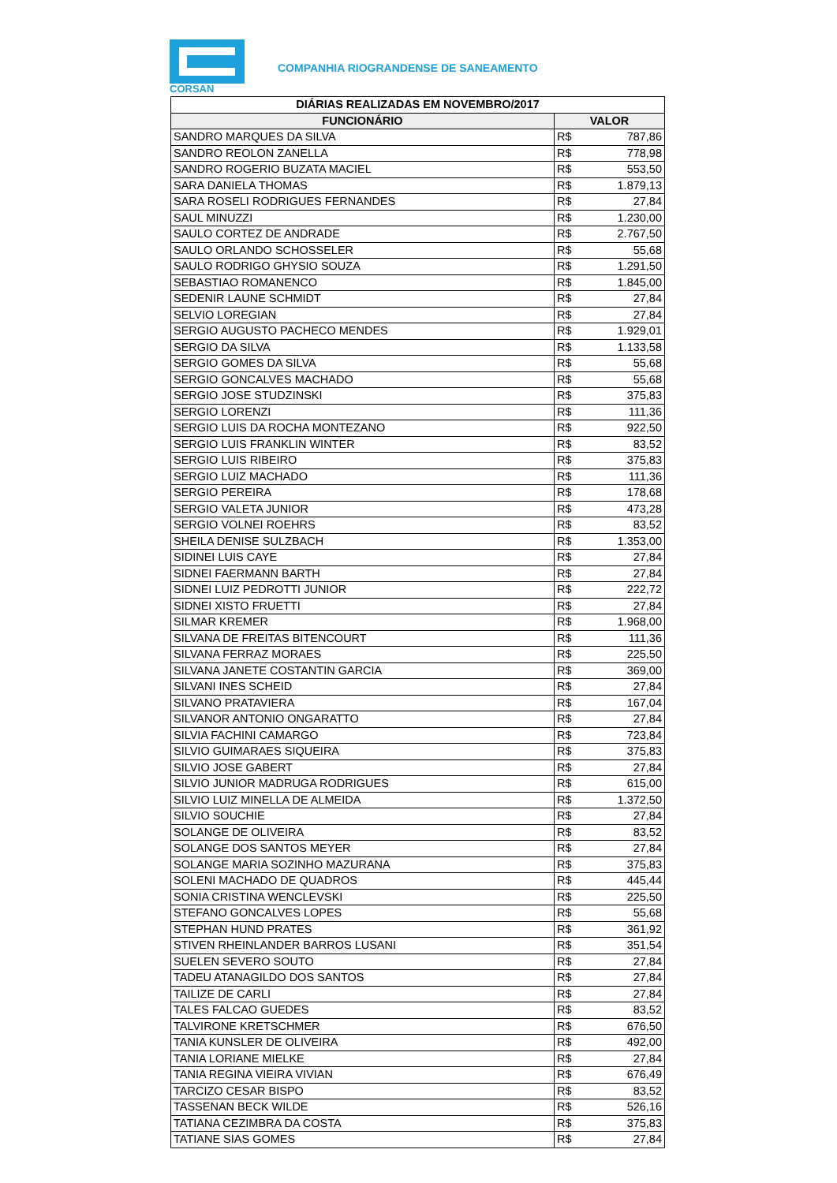CORSAN
COMPANHIA RIOGRANDENSE DE SANEAMENTO
| DIÁRIAS REALIZADAS EM NOVEMBRO/2017 | | |
| --- | --- | --- |
| FUNCIONÁRIO | VALOR | |
| SANDRO MARQUES DA SILVA | R$ | 787,86 |
| SANDRO REOLON ZANELLA | R$ | 778,98 |
| SANDRO ROGERIO BUZATA MACIEL | R$ | 553,50 |
| SARA DANIELA THOMAS | R$ | 1.879,13 |
| SARA ROSELI RODRIGUES FERNANDES | R$ | 27,84 |
| SAUL MINUZZI | R$ | 1.230,00 |
| SAULO CORTEZ DE ANDRADE | R$ | 2.767,50 |
| SAULO ORLANDO SCHOSSELER | R$ | 55,68 |
| SAULO RODRIGO GHYSIO SOUZA | R$ | 1.291,50 |
| SEBASTIAO ROMANENCO | R$ | 1.845,00 |
| SEDENIR LAUNE SCHMIDT | R$ | 27,84 |
| SELVIO LOREGIAN | R$ | 27,84 |
| SERGIO AUGUSTO PACHECO MENDES | R$ | 1.929,01 |
| SERGIO DA SILVA | R$ | 1.133,58 |
| SERGIO GOMES DA SILVA | R$ | 55,68 |
| SERGIO GONCALVES MACHADO | R$ | 55,68 |
| SERGIO JOSE STUDZINSKI | R$ | 375,83 |
| SERGIO LORENZI | R$ | 111,36 |
| SERGIO LUIS DA ROCHA MONTEZANO | R$ | 922,50 |
| SERGIO LUIS FRANKLIN WINTER | R$ | 83,52 |
| SERGIO LUIS RIBEIRO | R$ | 375,83 |
| SERGIO LUIZ MACHADO | R$ | 111,36 |
| SERGIO PEREIRA | R$ | 178,68 |
| SERGIO VALETA JUNIOR | R$ | 473,28 |
| SERGIO VOLNEI ROEHRS | R$ | 83,52 |
| SHEILA DENISE SULZBACH | R$ | 1.353,00 |
| SIDINEI LUIS CAYE | R$ | 27,84 |
| SIDNEI FAERMANN BARTH | R$ | 27,84 |
| SIDNEI LUIZ PEDROTTI JUNIOR | R$ | 222,72 |
| SIDNEI XISTO FRUETTI | R$ | 27,84 |
| SILMAR KREMER | R$ | 1.968,00 |
| SILVANA DE FREITAS BITENCOURT | R$ | 111,36 |
| SILVANA FERRAZ MORAES | R$ | 225,50 |
| SILVANA JANETE COSTANTIN GARCIA | R$ | 369,00 |
| SILVANI INES SCHEID | R$ | 27,84 |
| SILVANO PRATAVIERA | R$ | 167,04 |
| SILVANOR ANTONIO ONGARATTO | R$ | 27,84 |
| SILVIA FACHINI CAMARGO | R$ | 723,84 |
| SILVIO GUIMARAES SIQUEIRA | R$ | 375,83 |
| SILVIO JOSE GABERT | R$ | 27,84 |
| SILVIO JUNIOR MADRUGA RODRIGUES | R$ | 615,00 |
| SILVIO LUIZ MINELLA DE ALMEIDA | R$ | 1.372,50 |
| SILVIO SOUCHIE | R$ | 27,84 |
| SOLANGE DE OLIVEIRA | R$ | 83,52 |
| SOLANGE DOS SANTOS MEYER | R$ | 27,84 |
| SOLANGE MARIA SOZINHO MAZURANA | R$ | 375,83 |
| SOLENI MACHADO DE QUADROS | R$ | 445,44 |
| SONIA CRISTINA WENCLEVSKI | R$ | 225,50 |
| STEFANO GONCALVES LOPES | R$ | 55,68 |
| STEPHAN HUND PRATES | R$ | 361,92 |
| STIVEN RHEINLANDER BARROS LUSANI | R$ | 351,54 |
| SUELEN SEVERO SOUTO | R$ | 27,84 |
| TADEU ATANAGILDO DOS SANTOS | R$ | 27,84 |
| TAILIZE DE CARLI | R$ | 27,84 |
| TALES FALCAO GUEDES | R$ | 83,52 |
| TALVIRONE KRETSCHMER | R$ | 676,50 |
| TANIA KUNSLER DE OLIVEIRA | R$ | 492,00 |
| TANIA LORIANE MIELKE | R$ | 27,84 |
| TANIA REGINA VIEIRA VIVIAN | R$ | 676,49 |
| TARCIZO CESAR BISPO | R$ | 83,52 |
| TASSENAN BECK WILDE | R$ | 526,16 |
| TATIANA CEZIMBRA DA COSTA | R$ | 375,83 |
| TATIANE SIAS GOMES | R$ | 27,84 |